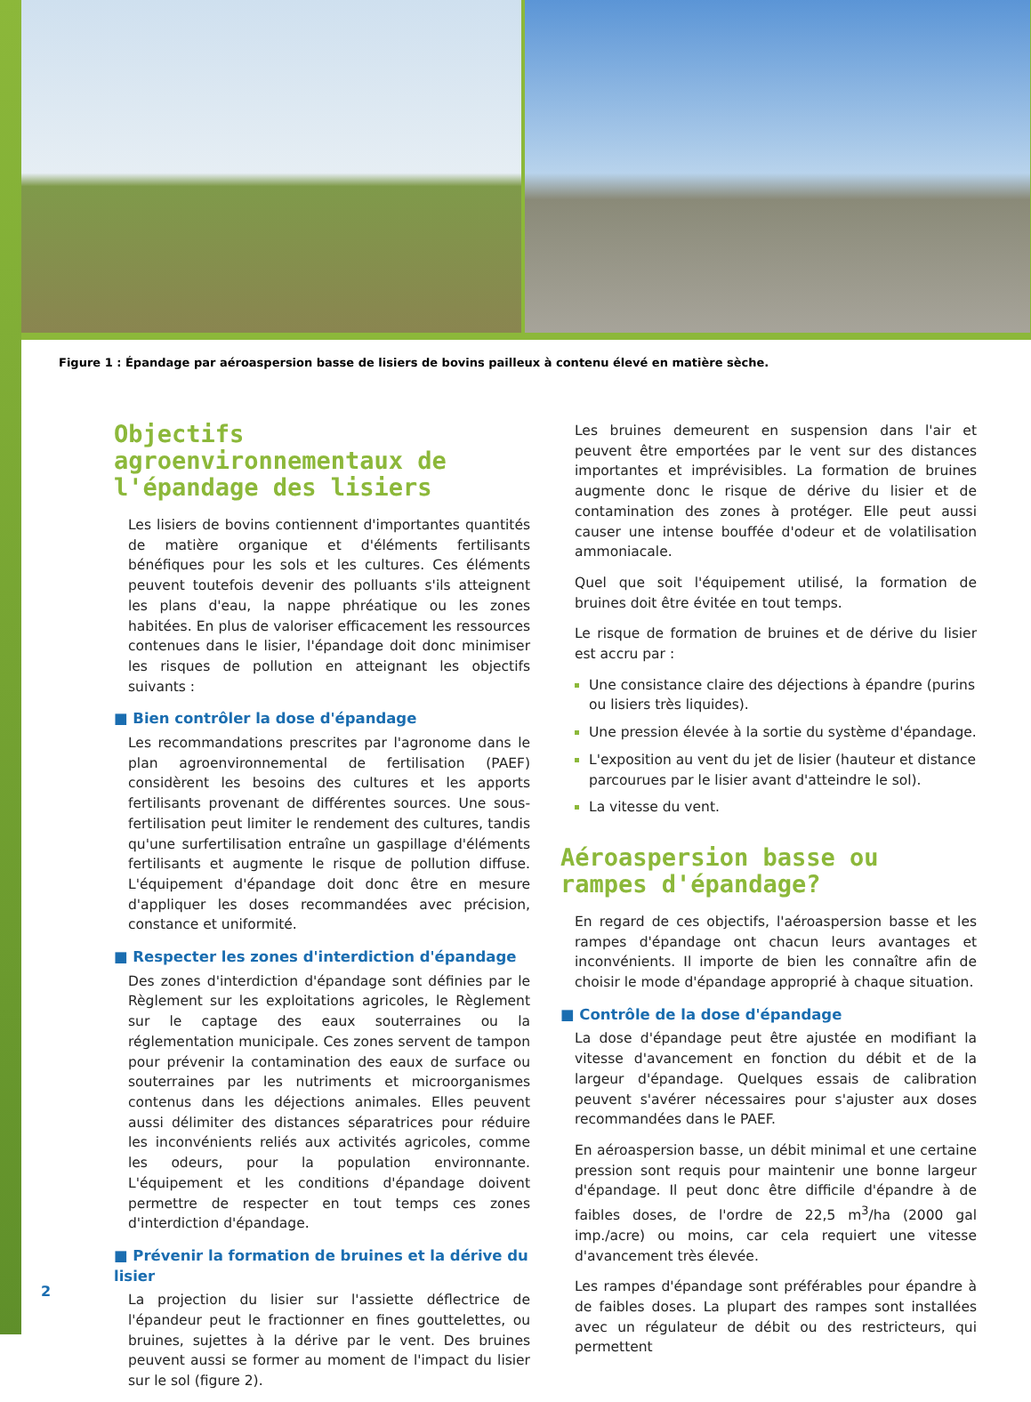Figure 1 : Épandage par aéroaspersion basse de lisiers de bovins pailleux à contenu élevé en matière sèche.
Objectifs agroenvironnementaux de l'épandage des lisiers
Les lisiers de bovins contiennent d'importantes quantités de matière organique et d'éléments fertilisants bénéfiques pour les sols et les cultures. Ces éléments peuvent toutefois devenir des polluants s'ils atteignent les plans d'eau, la nappe phréatique ou les zones habitées. En plus de valoriser efficacement les ressources contenues dans le lisier, l'épandage doit donc minimiser les risques de pollution en atteignant les objectifs suivants :
■ Bien contrôler la dose d'épandage
Les recommandations prescrites par l'agronome dans le plan agroenvironnemental de fertilisation (PAEF) considèrent les besoins des cultures et les apports fertilisants provenant de différentes sources. Une sous-fertilisation peut limiter le rendement des cultures, tandis qu'une surfertilisation entraîne un gaspillage d'éléments fertilisants et augmente le risque de pollution diffuse. L'équipement d'épandage doit donc être en mesure d'appliquer les doses recommandées avec précision, constance et uniformité.
■ Respecter les zones d'interdiction d'épandage
Des zones d'interdiction d'épandage sont définies par le Règlement sur les exploitations agricoles, le Règlement sur le captage des eaux souterraines ou la réglementation municipale. Ces zones servent de tampon pour prévenir la contamination des eaux de surface ou souterraines par les nutriments et microorganismes contenus dans les déjections animales. Elles peuvent aussi délimiter des distances séparatrices pour réduire les inconvénients reliés aux activités agricoles, comme les odeurs, pour la population environnante. L'équipement et les conditions d'épandage doivent permettre de respecter en tout temps ces zones d'interdiction d'épandage.
■ Prévenir la formation de bruines et la dérive du lisier
La projection du lisier sur l'assiette déflectrice de l'épandeur peut le fractionner en fines gouttelettes, ou bruines, sujettes à la dérive par le vent. Des bruines peuvent aussi se former au moment de l'impact du lisier sur le sol (figure 2).
Les bruines demeurent en suspension dans l'air et peuvent être emportées par le vent sur des distances importantes et imprévisibles. La formation de bruines augmente donc le risque de dérive du lisier et de contamination des zones à protéger. Elle peut aussi causer une intense bouffée d'odeur et de volatilisation ammoniacale.
Quel que soit l'équipement utilisé, la formation de bruines doit être évitée en tout temps.
Le risque de formation de bruines et de dérive du lisier est accru par :
Une consistance claire des déjections à épandre (purins ou lisiers très liquides).
Une pression élevée à la sortie du système d'épandage.
L'exposition au vent du jet de lisier (hauteur et distance parcourues par le lisier avant d'atteindre le sol).
La vitesse du vent.
Aéroaspersion basse ou rampes d'épandage?
En regard de ces objectifs, l'aéroaspersion basse et les rampes d'épandage ont chacun leurs avantages et inconvénients. Il importe de bien les connaître afin de choisir le mode d'épandage approprié à chaque situation.
■ Contrôle de la dose d'épandage
La dose d'épandage peut être ajustée en modifiant la vitesse d'avancement en fonction du débit et de la largeur d'épandage. Quelques essais de calibration peuvent s'avérer nécessaires pour s'ajuster aux doses recommandées dans le PAEF.
En aéroaspersion basse, un débit minimal et une certaine pression sont requis pour maintenir une bonne largeur d'épandage. Il peut donc être difficile d'épandre à de faibles doses, de l'ordre de 22,5 m<sup>3</sup>/ha (2000 gal imp./acre) ou moins, car cela requiert une vitesse d'avancement très élevée.
Les rampes d'épandage sont préférables pour épandre à de faibles doses. La plupart des rampes sont installées avec un régulateur de débit ou des restricteurs, qui permettent
2